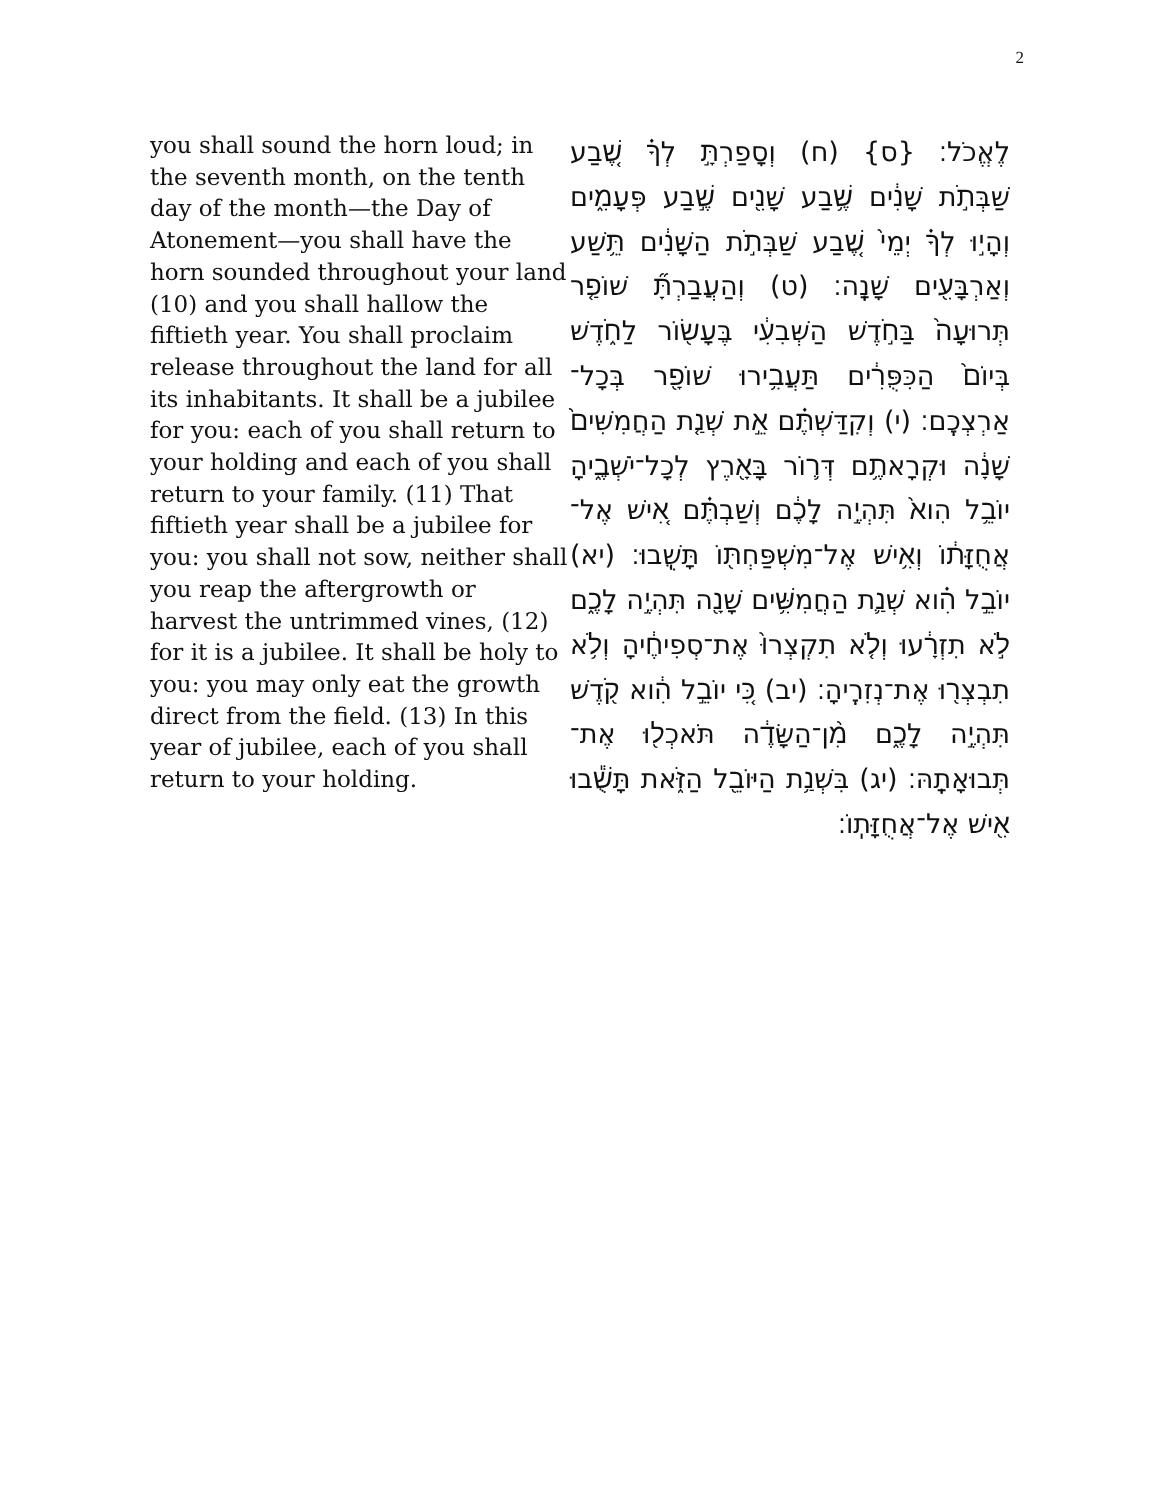2
you shall sound the horn loud; in the seventh month, on the tenth day of the month—the Day of Atonement—you shall have the horn sounded throughout your land (10) and you shall hallow the fiftieth year. You shall proclaim release throughout the land for all its inhabitants. It shall be a jubilee for you: each of you shall return to your holding and each of you shall return to your family. (11) That fiftieth year shall be a jubilee for you: you shall not sow, neither shall you reap the aftergrowth or harvest the untrimmed vines, (12) for it is a jubilee. It shall be holy to you: you may only eat the growth direct from the field. (13) In this year of jubilee, each of you shall return to your holding.
לֶאֱכֹל׃ {ס} (ח) וְסָפַרְתָּ֣ לְךָ֗ שֶׁ֚בַע שַׁבְּתֹ֣ת שָׁנִ֔ים שֶׁ֥בַע שָׁנִ֖ים שֶׁ֣בַע פְּעָמִ֑ים וְהָי֣וּ לְךָ֗ יְמֵי֙ שֶׁ֚בַע שַׁבְּתֹ֣ת הַשָּׁנִ֔ים תֵּ֥שַׁע וְאַרְבָּעִ֖ים שָׁנָֽה׃ (ט) וְהַעֲבַרְתָּ֞ שׁוֹפַ֤ר תְּרוּעָה֙ בַּחֹ֣דֶשׁ הַשְּׁבִעִ֔י בֶּעָשׂ֖וֹר לַחֹ֑דֶשׁ בְּיוֹם֙ הַכִּפֻּרִ֔ים תַּעֲבִ֥ירוּ שׁוֹפָ֖ר בְּכָל־אַרְצְכֶֽם׃ (י) וְקִדַּשְׁתֶּ֗ם אֵ֣ת שְׁנַ֤ת הַחֲמִשִּׁים֙ שָׁנָ֔ה וּקְרָאתֶ֥ם דְּר֛וֹר בָּאָ֖רֶץ לְכָל־יֹשְׁבֶ֑יהָ יוֹבֵ֥ל הִוא֙ תִּהְיֶ֣ה לָכֶ֔ם וְשַׁבְתֶּ֗ם אִ֚ישׁ אֶל־אֲחֻזָּת֔וֹ וְאִ֥ישׁ אֶל־מִשְׁפַּחְתּ֖וֹ תָּשֻֽׁבוּ׃ (יא) יוֹבֵ֣ל הִ֗וא שְׁנַ֛ת הַחֲמִשִּׁ֥ים שָׁנָ֖ה תִּהְיֶ֣ה לָכֶ֑ם לֹ֣א תִזְרָ֔עוּ וְלֹ֤א תִקְצְרוּ֙ אֶת־סְפִיחֶ֔יהָ וְלֹ֥א תִבְצְר֖וּ אֶת־נְזִרֶֽיהָ׃ (יב) כִּ֚י יוֹבֵ֣ל הִ֔וא קֹ֖דֶשׁ תִּהְיֶ֣ה לָכֶ֑ם מִ֨ן־הַשָּׂדֶ֔ה תֹּאכְל֖וּ אֶת־תְּבוּאָתָֽהּ׃ (יג) בִּשְׁנַ֥ת הַיּוֹבֵ֖ל הַזֹּ֑את תָּשֻׁ֕בוּ אִ֖ישׁ אֶל־אֲחֻזָּתֽוֹ׃